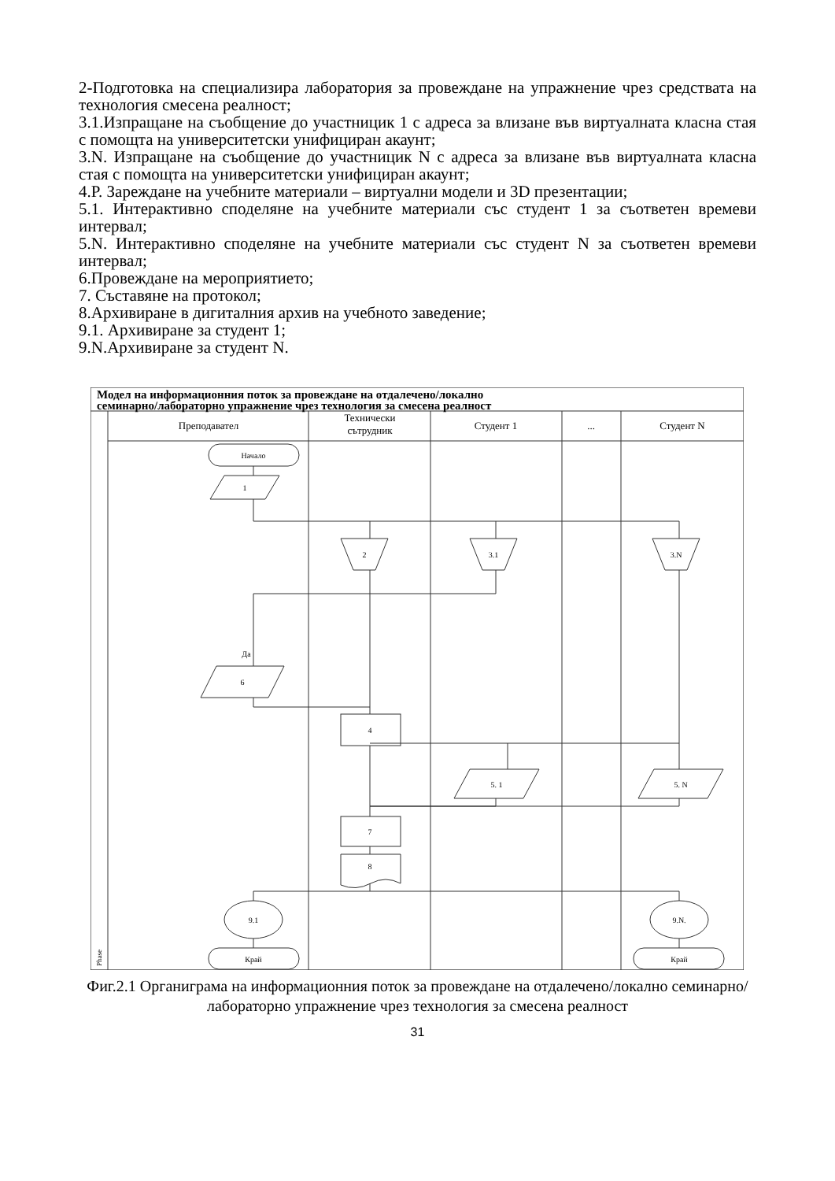2-Подготовка на специализира лаборатория за провеждане на упражнение чрез средствата на технология смесена реалност;
3.1.Изпращане на съобщение до участницик 1 с адреса за влизане във виртуалната класна стая с помощта на университетски унифициран акаунт;
3.N. Изпращане на съобщение до участницик N с адреса за влизане във виртуалната класна стая с помощта на университетски унифициран акаунт;
4.P. Зареждане на учебните материали – виртуални модели и 3D презентации;
5.1. Интерактивно споделяне на учебните материали със студент 1 за съответен времеви интервал;
5.N. Интерактивно споделяне на учебните материали със студент N за съответен времеви интервал;
6.Провеждане на мероприятието;
7. Съставяне на протокол;
8.Архивиране в дигиталния архив на учебното заведение;
9.1. Архивиране за студент 1;
9.N.Архивиране за студент N.
Модел на информационния поток за провеждане на отдалечено/локално
семинарно/лабораторно упражнение чрез технология за смесена реалност
Преподавател
Технически
сътрудник
Студент 1
...
Студент N
Phase
Начало
1
2
3.1
3.N
Да
6
4
5. 1
5. N
7
8
9.1
9.N.
Край
Край
Фиг.2.1 Органиграма на информационния поток за провеждане на отдалечено/локално семинарно/лабораторно упражнение чрез технология за смесена реалност
31